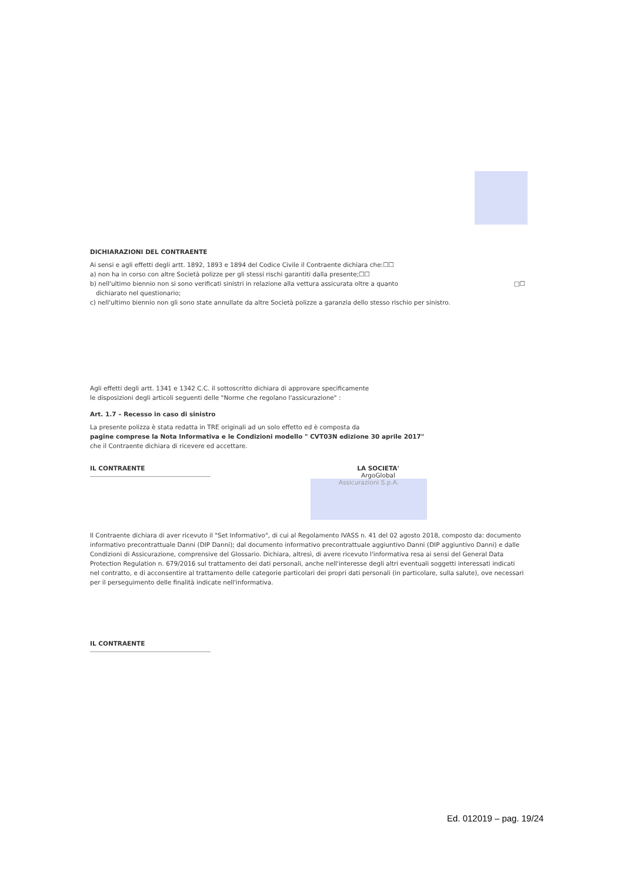DICHIARAZIONI DEL CONTRAENTE
Ai sensi e agli effetti degli artt. 1892, 1893 e 1894 del Codice Civile il Contraente dichiara che:☐☐
a) non ha in corso con altre Società polizze per gli stessi rischi garantiti dalla presente;☐☐
b) nell'ultimo biennio non si sono verificati sinistri in relazione alla vettura assicurata oltre a quanto □☐
dichiarato nel questionario;
c) nell'ultimo biennio non gli sono state annullate da altre Società polizze a garanzia dello stesso rischio per sinistro.
Agli effetti degli artt. 1341 e 1342 C.C. il sottoscritto dichiara di approvare specificamente
le disposizioni degli articoli seguenti delle "Norme che regolano l'assicurazione" :
Art. 1.7 – Recesso in caso di sinistro
La presente polizza è stata redatta in TRE originali ad un solo effetto ed è composta da
pagine comprese la Nota Informativa e le Condizioni modello " CVT03N edizione 30 aprile 2017"
che il Contraente dichiara di ricevere ed accettare.
IL CONTRAENTE LA SOCIETA'
ArgoGlobal
Assicurazioni S.p.A.
Il Contraente dichiara di aver ricevuto il "Set Informativo", di cui al Regolamento IVASS n. 41 del 02 agosto 2018, composto da: documento informativo precontrattuale Danni (DIP Danni); dal documento informativo precontrattuale aggiuntivo Danni (DIP aggiuntivo Danni) e dalle Condizioni di Assicurazione, comprensive del Glossario. Dichiara, altresì, di avere ricevuto l'informativa resa ai sensi del General Data Protection Regulation n. 679/2016 sul trattamento dei dati personali, anche nell'interesse degli altri eventuali soggetti interessati indicati nel contratto, e di acconsentire al trattamento delle categorie particolari dei propri dati personali (in particolare, sulla salute), ove necessari per il perseguimento delle finalità indicate nell'informativa.
IL CONTRAENTE
Ed. 012019 – pag. 19/24